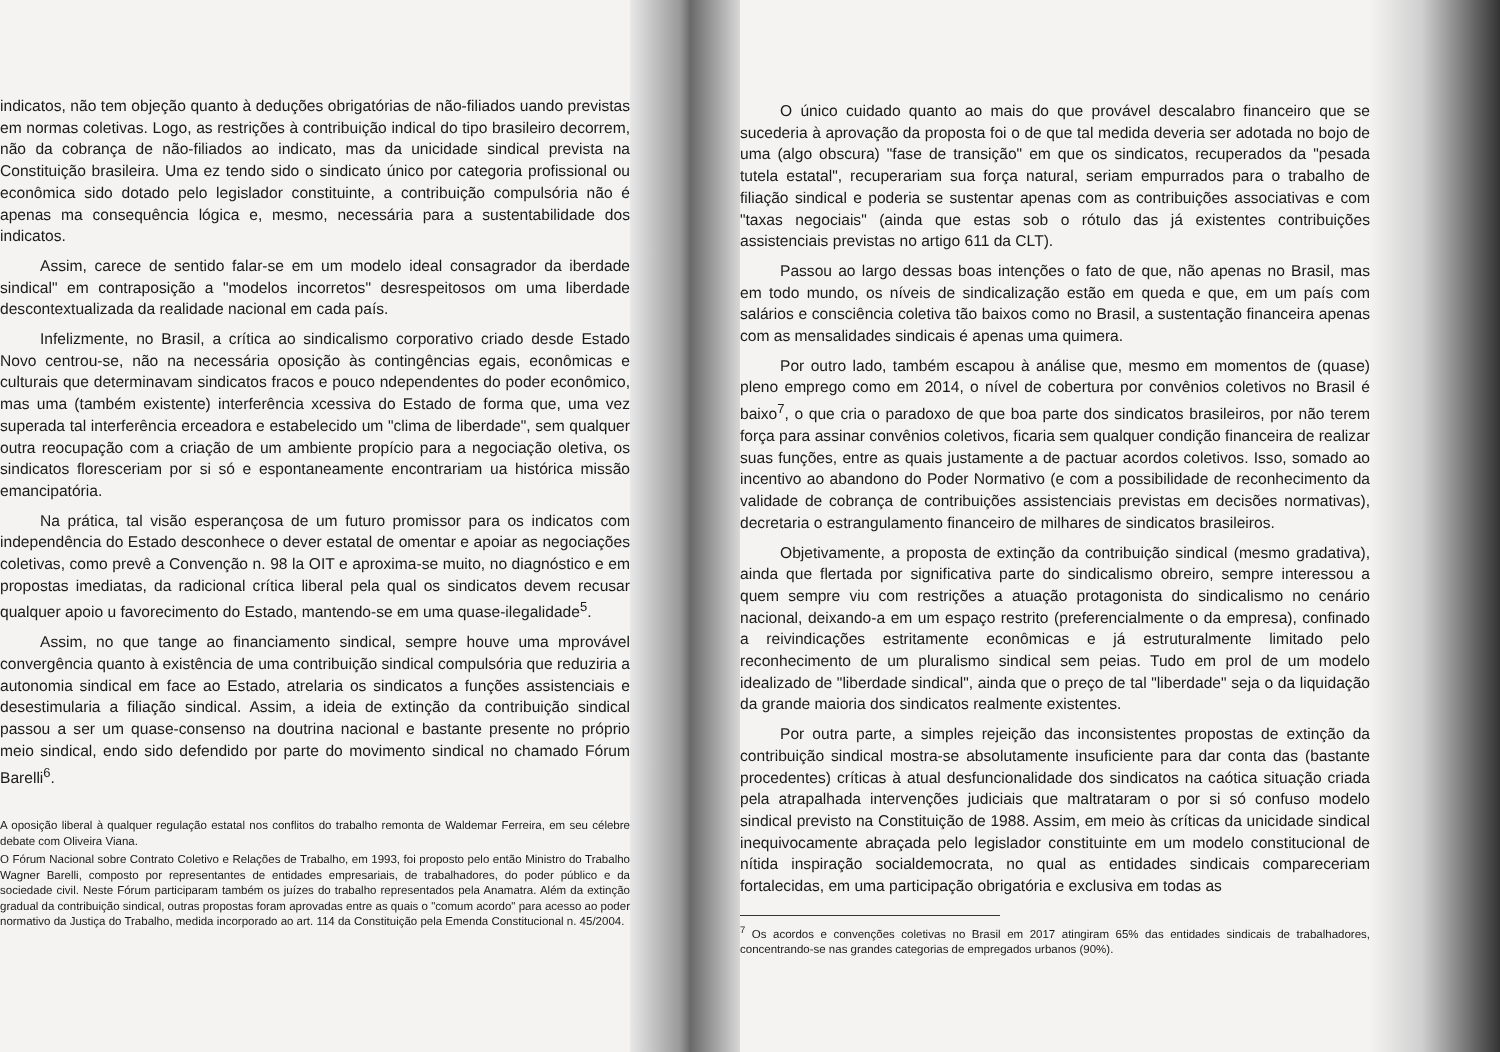indicatos, não tem objeção quanto à deduções obrigatórias de não-filiados uando previstas em normas coletivas. Logo, as restrições à contribuição indical do tipo brasileiro decorrem, não da cobrança de não-filiados ao indicato, mas da unicidade sindical prevista na Constituição brasileira. Uma ez tendo sido o sindicato único por categoria profissional ou econômica sido dotado pelo legislador constituinte, a contribuição compulsória não é apenas ma consequência lógica e, mesmo, necessária para a sustentabilidade dos indicatos.
Assim, carece de sentido falar-se em um modelo ideal consagrador da iberdade sindical" em contraposição a "modelos incorretos" desrespeitosos om uma liberdade descontextualizada da realidade nacional em cada país.
Infelizmente, no Brasil, a crítica ao sindicalismo corporativo criado desde Estado Novo centrou-se, não na necessária oposição às contingências egais, econômicas e culturais que determinavam sindicatos fracos e pouco ndependentes do poder econômico, mas uma (também existente) interferência xcessiva do Estado de forma que, uma vez superada tal interferência erceadora e estabelecido um "clima de liberdade", sem qualquer outra reocupação com a criação de um ambiente propício para a negociação oletiva, os sindicatos floresceriam por si só e espontaneamente encontrariam ua histórica missão emancipatória.
Na prática, tal visão esperançosa de um futuro promissor para os indicatos com independência do Estado desconhece o dever estatal de omentar e apoiar as negociações coletivas, como prevê a Convenção n. 98 la OIT e aproxima-se muito, no diagnóstico e em propostas imediatas, da radicional crítica liberal pela qual os sindicatos devem recusar qualquer apoio u favorecimento do Estado, mantendo-se em uma quase-ilegalidade<sup>5</sup>.
Assim, no que tange ao financiamento sindical, sempre houve uma mprovável convergência quanto à existência de uma contribuição sindical compulsória que reduziria a autonomia sindical em face ao Estado, atrelaria os sindicatos a funções assistenciais e desestimularia a filiação sindical. Assim, a ideia de extinção da contribuição sindical passou a ser um quase-consenso na doutrina nacional e bastante presente no próprio meio sindical, endo sido defendido por parte do movimento sindical no chamado Fórum Barelli<sup>6</sup>.
A oposição liberal à qualquer regulação estatal nos conflitos do trabalho remonta de Waldemar Ferreira, em seu célebre debate com Oliveira Viana.
O Fórum Nacional sobre Contrato Coletivo e Relações de Trabalho, em 1993, foi proposto pelo então Ministro do Trabalho Wagner Barelli, composto por representantes de entidades empresariais, de trabalhadores, do poder público e da sociedade civil. Neste Fórum participaram também os juízes do trabalho representados pela Anamatra. Além da extinção gradual da contribuição sindical, outras propostas foram aprovadas entre as quais o "comum acordo" para acesso ao poder normativo da Justiça do Trabalho, medida incorporado ao art. 114 da Constituição pela Emenda Constitucional n. 45/2004.
O único cuidado quanto ao mais do que provável descalabro financeiro que se sucederia à aprovação da proposta foi o de que tal medida deveria ser adotada no bojo de uma (algo obscura) "fase de transição" em que os sindicatos, recuperados da "pesada tutela estatal", recuperariam sua força natural, seriam empurrados para o trabalho de filiação sindical e poderia se sustentar apenas com as contribuições associativas e com "taxas negociais" (ainda que estas sob o rótulo das já existentes contribuições assistenciais previstas no artigo 611 da CLT).
Passou ao largo dessas boas intenções o fato de que, não apenas no Brasil, mas em todo mundo, os níveis de sindicalização estão em queda e que, em um país com salários e consciência coletiva tão baixos como no Brasil, a sustentação financeira apenas com as mensalidades sindicais é apenas uma quimera.
Por outro lado, também escapou à análise que, mesmo em momentos de (quase) pleno emprego como em 2014, o nível de cobertura por convênios coletivos no Brasil é baixo<sup>7</sup>, o que cria o paradoxo de que boa parte dos sindicatos brasileiros, por não terem força para assinar convênios coletivos, ficaria sem qualquer condição financeira de realizar suas funções, entre as quais justamente a de pactuar acordos coletivos. Isso, somado ao incentivo ao abandono do Poder Normativo (e com a possibilidade de reconhecimento da validade de cobrança de contribuições assistenciais previstas em decisões normativas), decretaria o estrangulamento financeiro de milhares de sindicatos brasileiros.
Objetivamente, a proposta de extinção da contribuição sindical (mesmo gradativa), ainda que flertada por significativa parte do sindicalismo obreiro, sempre interessou a quem sempre viu com restrições a atuação protagonista do sindicalismo no cenário nacional, deixando-a em um espaço restrito (preferencialmente o da empresa), confinado a reivindicações estritamente econômicas e já estruturalmente limitado pelo reconhecimento de um pluralismo sindical sem peias. Tudo em prol de um modelo idealizado de "liberdade sindical", ainda que o preço de tal "liberdade" seja o da liquidação da grande maioria dos sindicatos realmente existentes.
Por outra parte, a simples rejeição das inconsistentes propostas de extinção da contribuição sindical mostra-se absolutamente insuficiente para dar conta das (bastante procedentes) críticas à atual desfuncionalidade dos sindicatos na caótica situação criada pela atrapalhada intervenções judiciais que maltrataram o por si só confuso modelo sindical previsto na Constituição de 1988. Assim, em meio às críticas da unicidade sindical inequivocamente abraçada pelo legislador constituinte em um modelo constitucional de nítida inspiração socialdemocrata, no qual as entidades sindicais compareceriam fortalecidas, em uma participação obrigatória e exclusiva em todas as
<sup>7</sup> Os acordos e convenções coletivas no Brasil em 2017 atingiram 65% das entidades sindicais de trabalhadores, concentrando-se nas grandes categorias de empregados urbanos (90%).